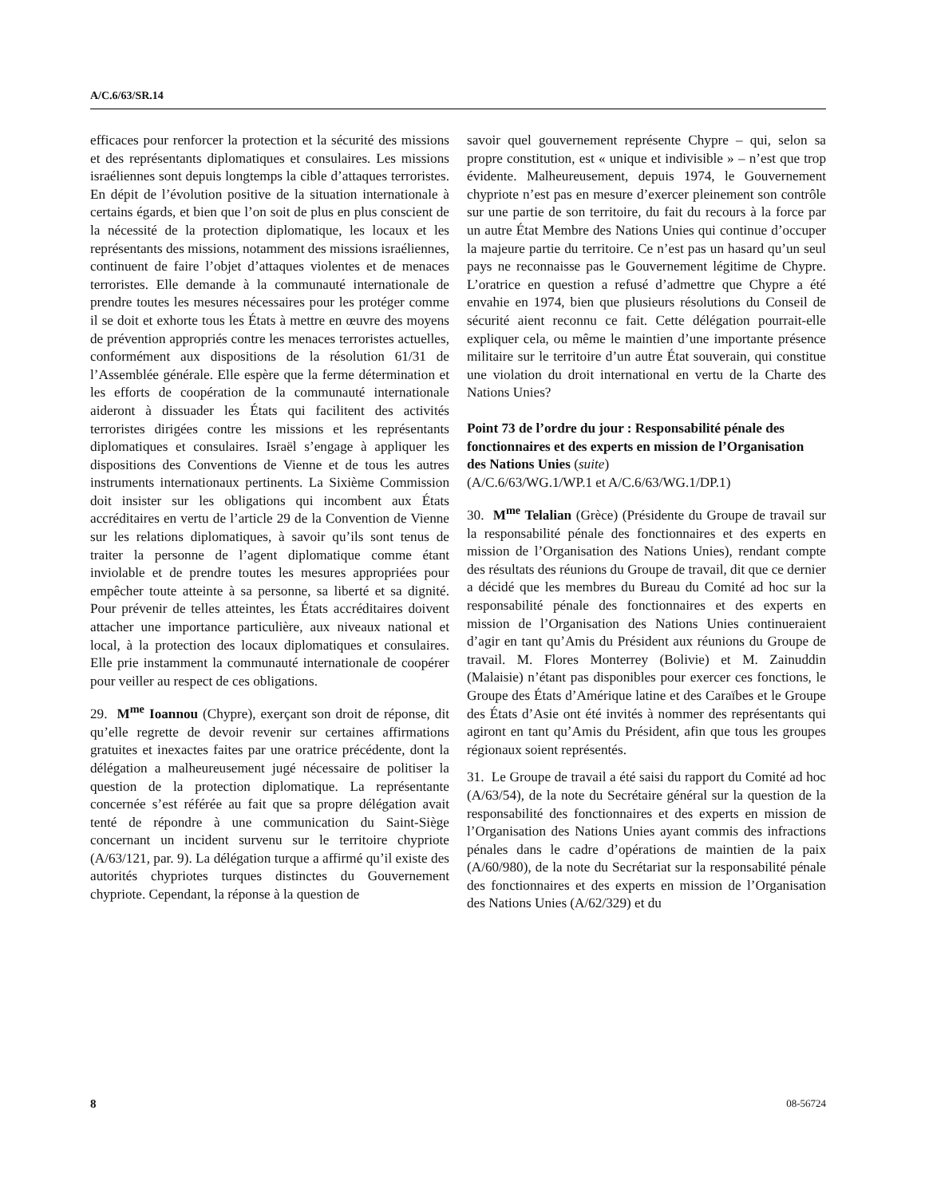A/C.6/63/SR.14
efficaces pour renforcer la protection et la sécurité des missions et des représentants diplomatiques et consulaires. Les missions israéliennes sont depuis longtemps la cible d’attaques terroristes. En dépit de l’évolution positive de la situation internationale à certains égards, et bien que l’on soit de plus en plus conscient de la nécessité de la protection diplomatique, les locaux et les représentants des missions, notamment des missions israéliennes, continuent de faire l’objet d’attaques violentes et de menaces terroristes. Elle demande à la communauté internationale de prendre toutes les mesures nécessaires pour les protéger comme il se doit et exhorte tous les États à mettre en œuvre des moyens de prévention appropriés contre les menaces terroristes actuelles, conformément aux dispositions de la résolution 61/31 de l’Assemblée générale. Elle espère que la ferme détermination et les efforts de coopération de la communauté internationale aideront à dissuader les États qui facilitent des activités terroristes dirigées contre les missions et les représentants diplomatiques et consulaires. Israël s’engage à appliquer les dispositions des Conventions de Vienne et de tous les autres instruments internationaux pertinents. La Sixième Commission doit insister sur les obligations qui incombent aux États accréditaires en vertu de l’article 29 de la Convention de Vienne sur les relations diplomatiques, à savoir qu’ils sont tenus de traiter la personne de l’agent diplomatique comme étant inviolable et de prendre toutes les mesures appropriées pour empêcher toute atteinte à sa personne, sa liberté et sa dignité. Pour prévenir de telles atteintes, les États accréditaires doivent attacher une importance particulière, aux niveaux national et local, à la protection des locaux diplomatiques et consulaires. Elle prie instamment la communauté internationale de coopérer pour veiller au respect de ces obligations.
29. M<sup>me</sup> Ioannou (Chypre), exerçant son droit de réponse, dit qu’elle regrette de devoir revenir sur certaines affirmations gratuites et inexactes faites par une oratrice précédente, dont la délégation a malheureusement jugé nécessaire de politiser la question de la protection diplomatique. La représentante concernée s’est référée au fait que sa propre délégation avait tenté de répondre à une communication du Saint-Siège concernant un incident survenu sur le territoire chypriote (A/63/121, par. 9). La délégation turque a affirmé qu’il existe des autorités chypriotes turques distinctes du Gouvernement chypriote. Cependant, la réponse à la question de
savoir quel gouvernement représente Chypre – qui, selon sa propre constitution, est « unique et indivisible » – n’est que trop évidente. Malheureusement, depuis 1974, le Gouvernement chypriote n’est pas en mesure d’exercer pleinement son contrôle sur une partie de son territoire, du fait du recours à la force par un autre État Membre des Nations Unies qui continue d’occuper la majeure partie du territoire. Ce n’est pas un hasard qu’un seul pays ne reconnaisse pas le Gouvernement légitime de Chypre. L’oratrice en question a refusé d’admettre que Chypre a été envahie en 1974, bien que plusieurs résolutions du Conseil de sécurité aient reconnu ce fait. Cette délégation pourrait-elle expliquer cela, ou même le maintien d’une importante présence militaire sur le territoire d’un autre État souverain, qui constitue une violation du droit international en vertu de la Charte des Nations Unies?
Point 73 de l’ordre du jour : Responsabilité pénale des fonctionnaires et des experts en mission de l’Organisation des Nations Unies (suite)
(A/C.6/63/WG.1/WP.1 et A/C.6/63/WG.1/DP.1)
30. M<sup>me</sup> Telalian (Grèce) (Présidente du Groupe de travail sur la responsabilité pénale des fonctionnaires et des experts en mission de l’Organisation des Nations Unies), rendant compte des résultats des réunions du Groupe de travail, dit que ce dernier a décidé que les membres du Bureau du Comité ad hoc sur la responsabilité pénale des fonctionnaires et des experts en mission de l’Organisation des Nations Unies continueraient d’agir en tant qu’Amis du Président aux réunions du Groupe de travail. M. Flores Monterrey (Bolivie) et M. Zainuddin (Malaisie) n’étant pas disponibles pour exercer ces fonctions, le Groupe des États d’Amérique latine et des Caraïbes et le Groupe des États d’Asie ont été invités à nommer des représentants qui agiront en tant qu’Amis du Président, afin que tous les groupes régionaux soient représentés.
31. Le Groupe de travail a été saisi du rapport du Comité ad hoc (A/63/54), de la note du Secrétaire général sur la question de la responsabilité des fonctionnaires et des experts en mission de l’Organisation des Nations Unies ayant commis des infractions pénales dans le cadre d’opérations de maintien de la paix (A/60/980), de la note du Secrétariat sur la responsabilité pénale des fonctionnaires et des experts en mission de l’Organisation des Nations Unies (A/62/329) et du
8 08-56724